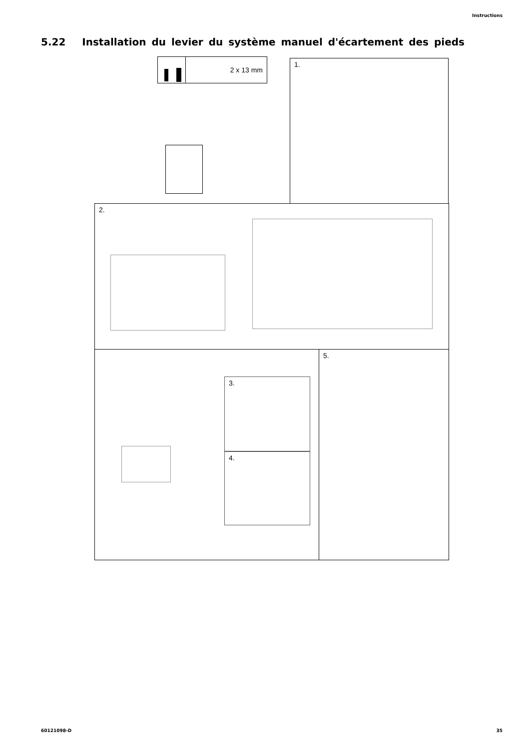Instructions
5.22 Installation du levier du système manuel d'écartement des pieds
2 x 13 mm 1.
2.
3.
4.
5.
60121098-D 35